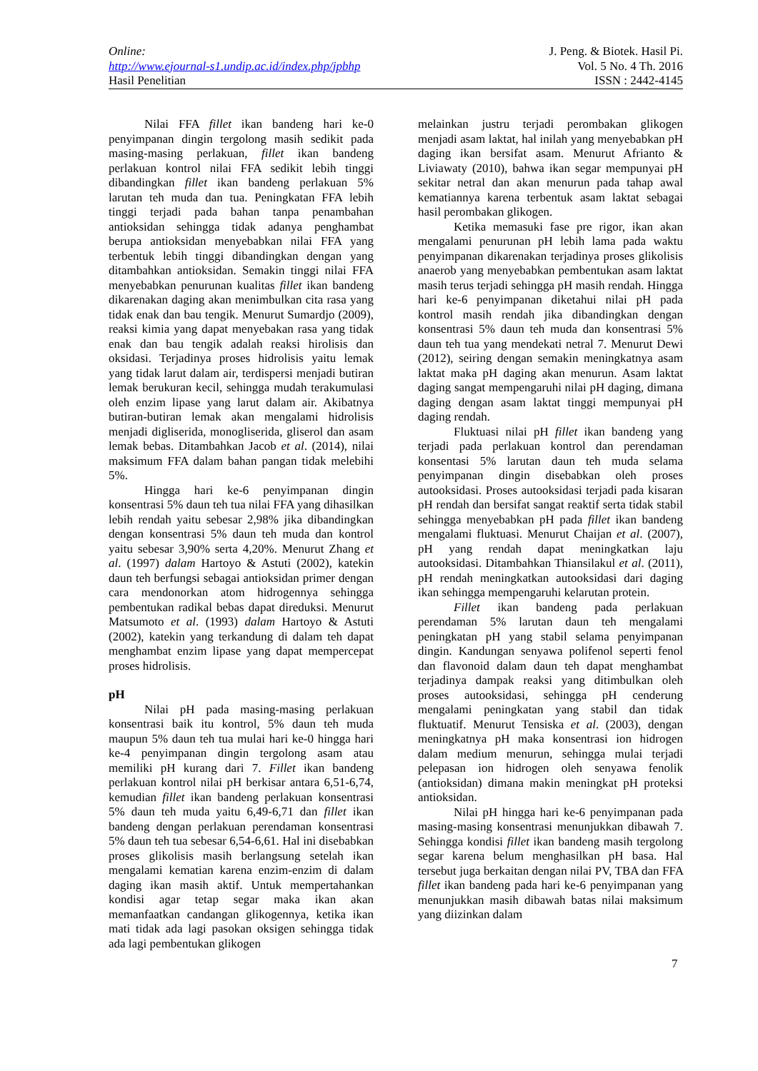Online:
http://www.ejournal-s1.undip.ac.id/index.php/jpbhp
Hasil Penelitian
J. Peng. & Biotek. Hasil Pi.
Vol. 5 No. 4 Th. 2016
ISSN : 2442-4145
Nilai FFA fillet ikan bandeng hari ke-0 penyimpanan dingin tergolong masih sedikit pada masing-masing perlakuan, fillet ikan bandeng perlakuan kontrol nilai FFA sedikit lebih tinggi dibandingkan fillet ikan bandeng perlakuan 5% larutan teh muda dan tua. Peningkatan FFA lebih tinggi terjadi pada bahan tanpa penambahan antioksidan sehingga tidak adanya penghambat berupa antioksidan menyebabkan nilai FFA yang terbentuk lebih tinggi dibandingkan dengan yang ditambahkan antioksidan. Semakin tinggi nilai FFA menyebabkan penurunan kualitas fillet ikan bandeng dikarenakan daging akan menimbulkan cita rasa yang tidak enak dan bau tengik. Menurut Sumardjo (2009), reaksi kimia yang dapat menyebakan rasa yang tidak enak dan bau tengik adalah reaksi hirolisis dan oksidasi. Terjadinya proses hidrolisis yaitu lemak yang tidak larut dalam air, terdispersi menjadi butiran lemak berukuran kecil, sehingga mudah terakumulasi oleh enzim lipase yang larut dalam air. Akibatnya butiran-butiran lemak akan mengalami hidrolisis menjadi digliserida, monogliserida, gliserol dan asam lemak bebas. Ditambahkan Jacob et al. (2014), nilai maksimum FFA dalam bahan pangan tidak melebihi 5%.
Hingga hari ke-6 penyimpanan dingin konsentrasi 5% daun teh tua nilai FFA yang dihasilkan lebih rendah yaitu sebesar 2,98% jika dibandingkan dengan konsentrasi 5% daun teh muda dan kontrol yaitu sebesar 3,90% serta 4,20%. Menurut Zhang et al. (1997) dalam Hartoyo & Astuti (2002), katekin daun teh berfungsi sebagai antioksidan primer dengan cara mendonorkan atom hidrogennya sehingga pembentukan radikal bebas dapat direduksi. Menurut Matsumoto et al. (1993) dalam Hartoyo & Astuti (2002), katekin yang terkandung di dalam teh dapat menghambat enzim lipase yang dapat mempercepat proses hidrolisis.
pH
Nilai pH pada masing-masing perlakuan konsentrasi baik itu kontrol, 5% daun teh muda maupun 5% daun teh tua mulai hari ke-0 hingga hari ke-4 penyimpanan dingin tergolong asam atau memiliki pH kurang dari 7. Fillet ikan bandeng perlakuan kontrol nilai pH berkisar antara 6,51-6,74, kemudian fillet ikan bandeng perlakuan konsentrasi 5% daun teh muda yaitu 6,49-6,71 dan fillet ikan bandeng dengan perlakuan perendaman konsentrasi 5% daun teh tua sebesar 6,54-6,61. Hal ini disebabkan proses glikolisis masih berlangsung setelah ikan mengalami kematian karena enzim-enzim di dalam daging ikan masih aktif. Untuk mempertahankan kondisi agar tetap segar maka ikan akan memanfaatkan candangan glikogennya, ketika ikan mati tidak ada lagi pasokan oksigen sehingga tidak ada lagi pembentukan glikogen
melainkan justru terjadi perombakan glikogen menjadi asam laktat, hal inilah yang menyebabkan pH daging ikan bersifat asam. Menurut Afrianto & Liviawaty (2010), bahwa ikan segar mempunyai pH sekitar netral dan akan menurun pada tahap awal kematiannya karena terbentuk asam laktat sebagai hasil perombakan glikogen.
Ketika memasuki fase pre rigor, ikan akan mengalami penurunan pH lebih lama pada waktu penyimpanan dikarenakan terjadinya proses glikolisis anaerob yang menyebabkan pembentukan asam laktat masih terus terjadi sehingga pH masih rendah. Hingga hari ke-6 penyimpanan diketahui nilai pH pada kontrol masih rendah jika dibandingkan dengan konsentrasi 5% daun teh muda dan konsentrasi 5% daun teh tua yang mendekati netral 7. Menurut Dewi (2012), seiring dengan semakin meningkatnya asam laktat maka pH daging akan menurun. Asam laktat daging sangat mempengaruhi nilai pH daging, dimana daging dengan asam laktat tinggi mempunyai pH daging rendah.
Fluktuasi nilai pH fillet ikan bandeng yang terjadi pada perlakuan kontrol dan perendaman konsentasi 5% larutan daun teh muda selama penyimpanan dingin disebabkan oleh proses autooksidasi. Proses autooksidasi terjadi pada kisaran pH rendah dan bersifat sangat reaktif serta tidak stabil sehingga menyebabkan pH pada fillet ikan bandeng mengalami fluktuasi. Menurut Chaijan et al. (2007), pH yang rendah dapat meningkatkan laju autooksidasi. Ditambahkan Thiansilakul et al. (2011), pH rendah meningkatkan autooksidasi dari daging ikan sehingga mempengaruhi kelarutan protein.
Fillet ikan bandeng pada perlakuan perendaman 5% larutan daun teh mengalami peningkatan pH yang stabil selama penyimpanan dingin. Kandungan senyawa polifenol seperti fenol dan flavonoid dalam daun teh dapat menghambat terjadinya dampak reaksi yang ditimbulkan oleh proses autooksidasi, sehingga pH cenderung mengalami peningkatan yang stabil dan tidak fluktuatif. Menurut Tensiska et al. (2003), dengan meningkatnya pH maka konsentrasi ion hidrogen dalam medium menurun, sehingga mulai terjadi pelepasan ion hidrogen oleh senyawa fenolik (antioksidan) dimana makin meningkat pH proteksi antioksidan.
Nilai pH hingga hari ke-6 penyimpanan pada masing-masing konsentrasi menunjukkan dibawah 7. Sehingga kondisi fillet ikan bandeng masih tergolong segar karena belum menghasilkan pH basa. Hal tersebut juga berkaitan dengan nilai PV, TBA dan FFA fillet ikan bandeng pada hari ke-6 penyimpanan yang menunjukkan masih dibawah batas nilai maksimum yang diizinkan dalam
7